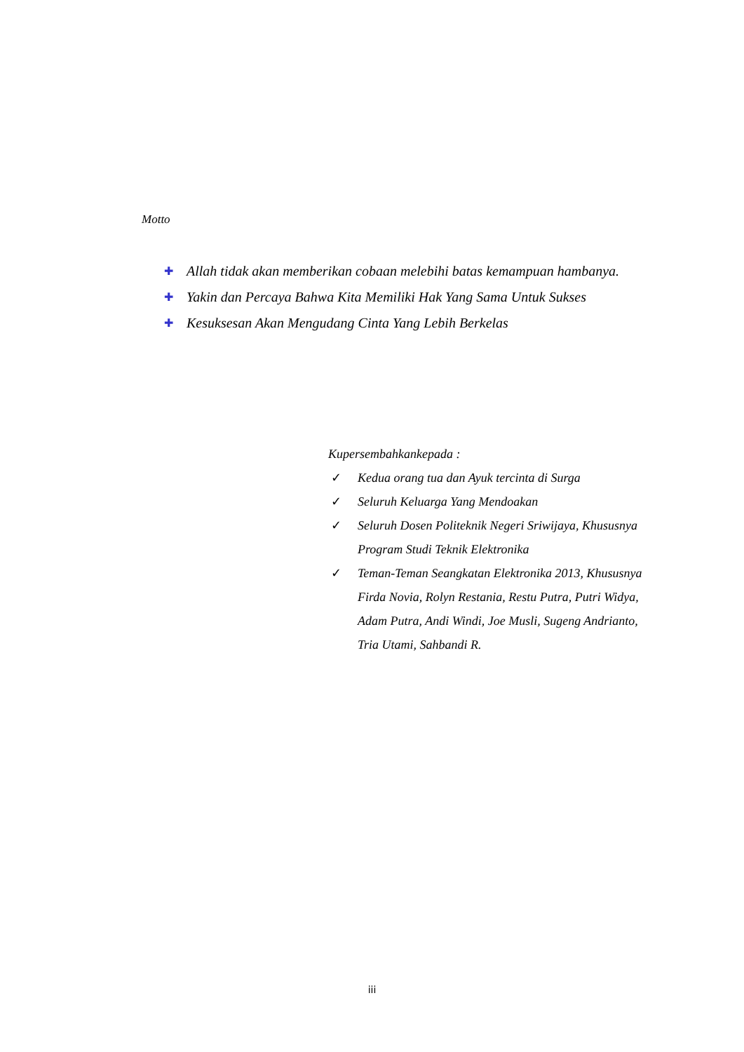Motto
✚ Allah tidak akan memberikan cobaan melebihi batas kemampuan hambanya.
✚ Yakin dan Percaya Bahwa Kita Memiliki Hak Yang Sama Untuk Sukses
✚ Kesuksesan Akan Mengudang Cinta Yang Lebih Berkelas
Kupersembahkankepada :
✓ Kedua orang tua dan Ayuk tercinta di Surga
✓ Seluruh Keluarga Yang Mendoakan
✓ Seluruh Dosen Politeknik Negeri Sriwijaya, Khususnya Program Studi Teknik Elektronika
✓ Teman-Teman Seangkatan Elektronika 2013, Khususnya Firda Novia, Rolyn Restania, Restu Putra, Putri Widya, Adam Putra, Andi Windi, Joe Musli, Sugeng Andrianto, Tria Utami, Sahbandi R.
iii